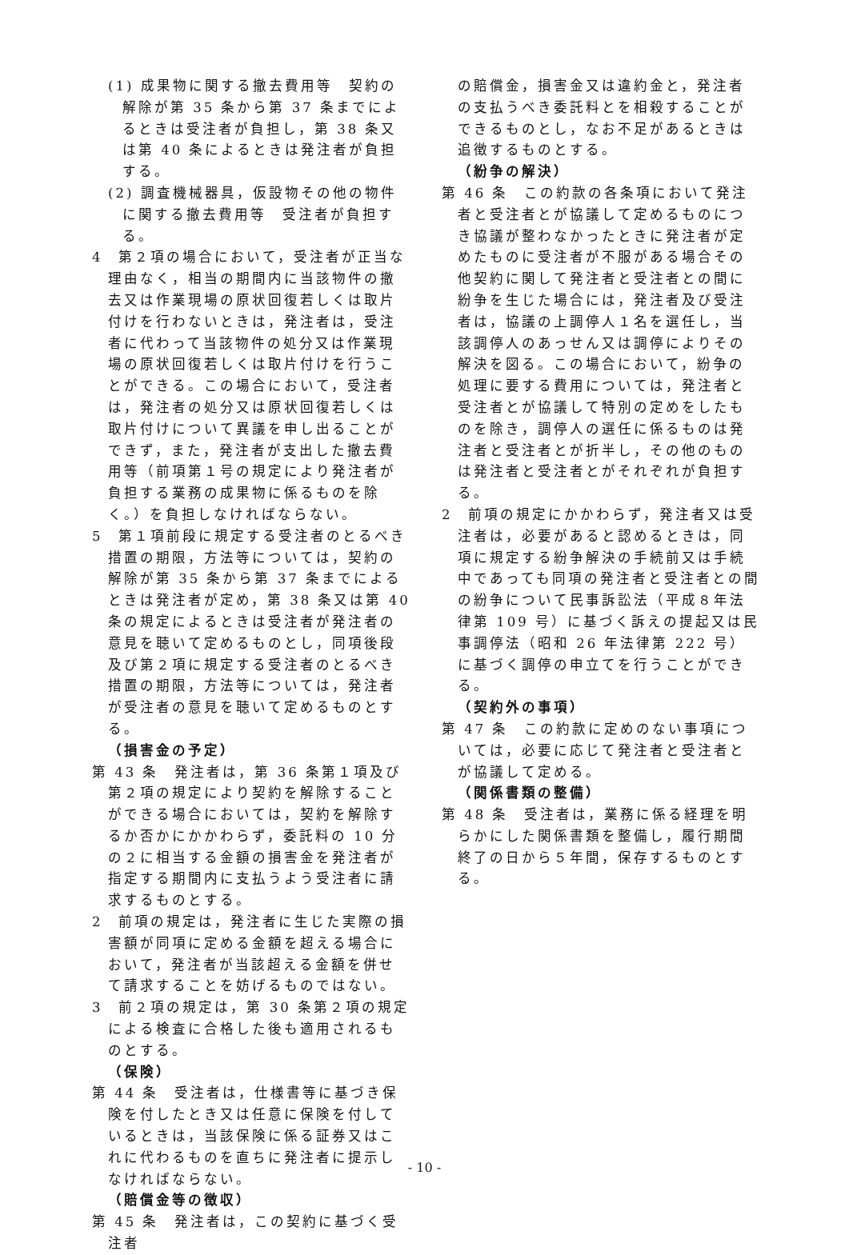(1) 成果物に関する撤去費用等　契約の解除が第 35 条から第 37 条までによるときは受注者が負担し，第 38 条又は第 40 条によるときは発注者が負担する。
(2) 調査機械器具，仮設物その他の物件に関する撤去費用等　受注者が負担する。
4　第２項の場合において，受注者が正当な理由なく，相当の期間内に当該物件の撤去又は作業現場の原状回復若しくは取片付けを行わないときは，発注者は，受注者に代わって当該物件の処分又は作業現場の原状回復若しくは取片付けを行うことができる。この場合において，受注者は，発注者の処分又は原状回復若しくは取片付けについて異議を申し出ることができず，また，発注者が支出した撤去費用等（前項第１号の規定により発注者が負担する業務の成果物に係るものを除く。）を負担しなければならない。
5　第１項前段に規定する受注者のとるべき措置の期限，方法等については，契約の解除が第 35 条から第 37 条までによるときは発注者が定め，第 38 条又は第 40 条の規定によるときは受注者が発注者の意見を聴いて定めるものとし，同項後段及び第２項に規定する受注者のとるべき措置の期限，方法等については，発注者が受注者の意見を聴いて定めるものとする。
（損害金の予定）
第 43 条　発注者は，第 36 条第１項及び第２項の規定により契約を解除することができる場合においては，契約を解除するか否かにかかわらず，委託料の 10 分の２に相当する金額の損害金を発注者が指定する期間内に支払うよう受注者に請求するものとする。
2　前項の規定は，発注者に生じた実際の損害額が同項に定める金額を超える場合において，発注者が当該超える金額を併せて請求することを妨げるものではない。
3　前２項の規定は，第 30 条第２項の規定による検査に合格した後も適用されるものとする。
（保険）
第 44 条　受注者は，仕様書等に基づき保険を付したとき又は任意に保険を付しているときは，当該保険に係る証券又はこれに代わるものを直ちに発注者に提示しなければならない。
（賠償金等の徴収）
第 45 条　発注者は，この契約に基づく受注者
の賠償金，損害金又は違約金と，発注者の支払うべき委託料とを相殺することができるものとし，なお不足があるときは追徴するものとする。
（紛争の解決）
第 46 条　この約款の各条項において発注者と受注者とが協議して定めるものにつき協議が整わなかったときに発注者が定めたものに受注者が不服がある場合その他契約に関して発注者と受注者との間に紛争を生じた場合には，発注者及び受注者は，協議の上調停人１名を選任し，当該調停人のあっせん又は調停によりその解決を図る。この場合において，紛争の処理に要する費用については，発注者と受注者とが協議して特別の定めをしたものを除き，調停人の選任に係るものは発注者と受注者とが折半し，その他のものは発注者と受注者とがそれぞれが負担する。
2　前項の規定にかかわらず，発注者又は受注者は，必要があると認めるときは，同項に規定する紛争解決の手続前又は手続中であっても同項の発注者と受注者との間の紛争について民事訴訟法（平成８年法律第 109 号）に基づく訴えの提起又は民事調停法（昭和 26 年法律第 222 号）に基づく調停の申立てを行うことができる。
（契約外の事項）
第 47 条　この約款に定めのない事項については，必要に応じて発注者と受注者とが協議して定める。
（関係書類の整備）
第 48 条　受注者は，業務に係る経理を明らかにした関係書類を整備し，履行期間終了の日から５年間，保存するものとする。
- 10 -